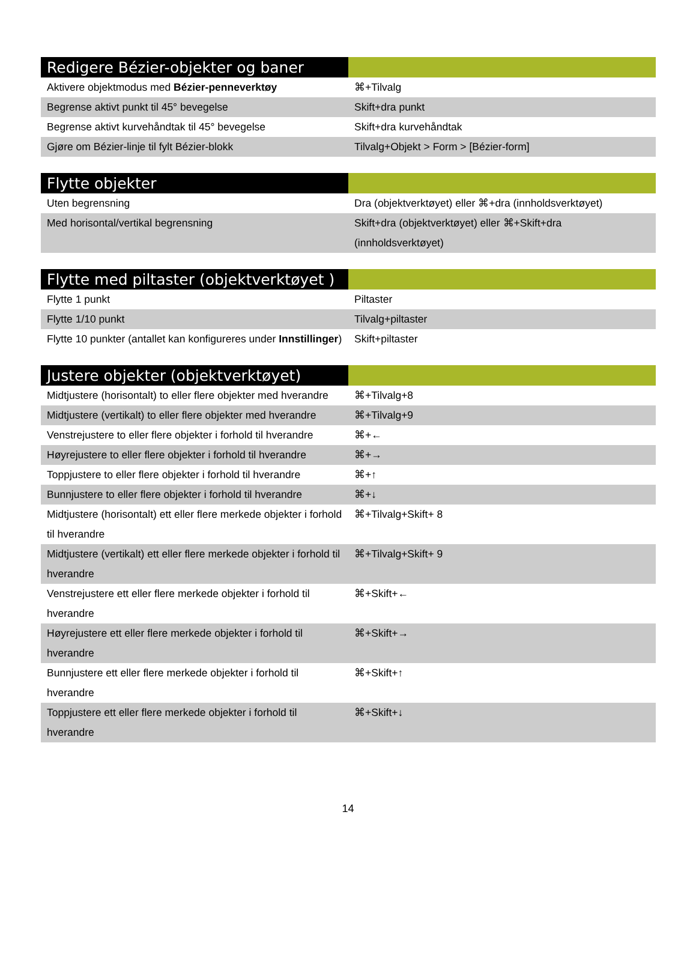| Redigere Bézier-objekter og baner | |
| --- | --- |
| Aktivere objektmodus med Bézier-penneverktøy | ⌘+Tilvalg |
| Begrense aktivt punkt til 45° bevegelse | Skift+dra punkt |
| Begrense aktivt kurvehåndtak til 45° bevegelse | Skift+dra kurvehåndtak |
| Gjøre om Bézier-linje til fylt Bézier-blokk | Tilvalg+Objekt > Form > [Bézier-form] |
| Flytte objekter | |
| --- | --- |
| Uten begrensning | Dra (objektverktøyet) eller ⌘+dra (innholdsverktøyet) |
| Med horisontal/vertikal begrensning | Skift+dra (objektverktøyet) eller ⌘+Skift+dra (innholdsverktøyet) |
| Flytte med piltaster (objektverktøyet ) | |
| --- | --- |
| Flytte 1 punkt | Piltaster |
| Flytte 1/10 punkt | Tilvalg+piltaster |
| Flytte 10 punkter (antallet kan konfigureres under Innstillinger ) | Skift+piltaster |
| Justere objekter (objektverktøyet) | |
| --- | --- |
| Midtjustere (horisontalt) to eller flere objekter med hverandre | ⌘+Tilvalg+8 |
| Midtjustere (vertikalt) to eller flere objekter med hverandre | ⌘+Tilvalg+9 |
| Venstrejustere to eller flere objekter i forhold til hverandre | ⌘+← |
| Høyrejustere to eller flere objekter i forhold til hverandre | ⌘+→ |
| Toppjustere to eller flere objekter i forhold til hverandre | ⌘+↑ |
| Bunnjustere to eller flere objekter i forhold til hverandre | ⌘+↓ |
| Midtjustere (horisontalt) ett eller flere merkede objekter i forhold til hverandre | ⌘+Tilvalg+Skift+ 8 |
| Midtjustere (vertikalt) ett eller flere merkede objekter i forhold til hverandre | ⌘+Tilvalg+Skift+ 9 |
| Venstrejustere ett eller flere merkede objekter i forhold til hverandre | ⌘+Skift+← |
| Høyrejustere ett eller flere merkede objekter i forhold til hverandre | ⌘+Skift+→ |
| Bunnjustere ett eller flere merkede objekter i forhold til hverandre | ⌘+Skift+↑ |
| Toppjustere ett eller flere merkede objekter i forhold til hverandre | ⌘+Skift+↓ |
14